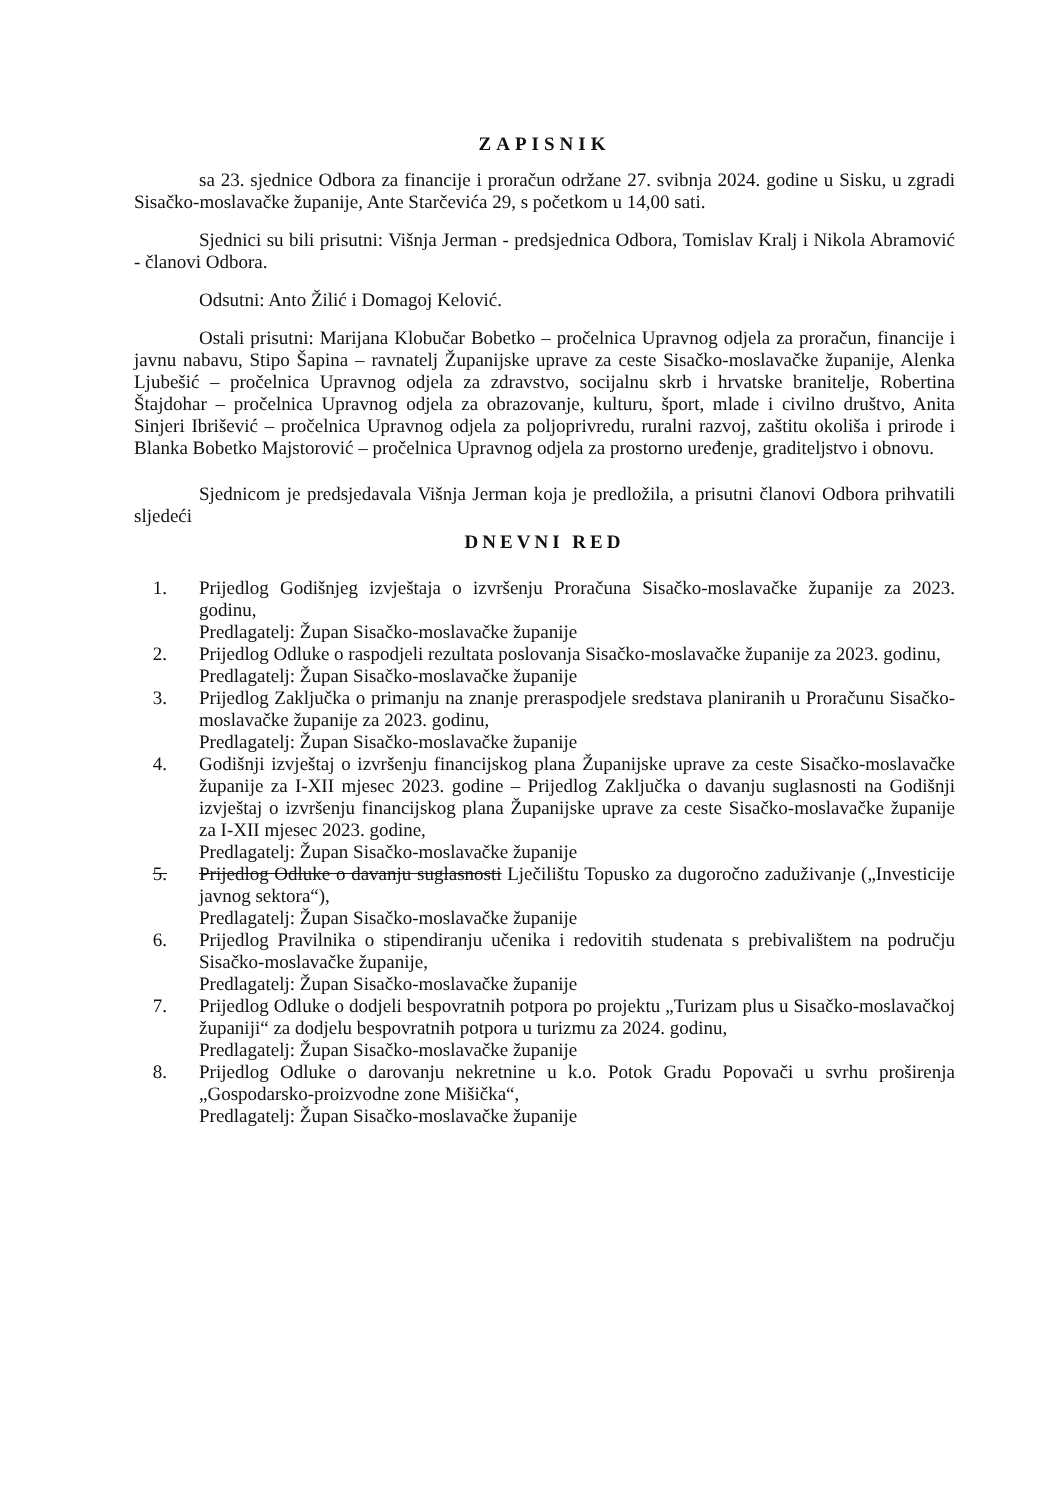ZAPISNIK
sa 23. sjednice Odbora za financije i proračun održane 27. svibnja 2024. godine u Sisku, u zgradi Sisačko-moslavačke županije, Ante Starčevića 29, s početkom u 14,00 sati.
Sjednici su bili prisutni: Višnja Jerman - predsjednica Odbora, Tomislav Kralj i Nikola Abramović - članovi Odbora.
Odsutni: Anto Žilić i Domagoj Kelović.
Ostali prisutni: Marijana Klobučar Bobetko – pročelnica Upravnog odjela za proračun, financije i javnu nabavu, Stipo Šapina – ravnatelj Županijske uprave za ceste Sisačko-moslavačke županije, Alenka Ljubešić – pročelnica Upravnog odjela za zdravstvo, socijalnu skrb i hrvatske branitelje, Robertina Štajdohar – pročelnica Upravnog odjela za obrazovanje, kulturu, šport, mlade i civilno društvo, Anita Sinjeri Ibrišević – pročelnica Upravnog odjela za poljoprivredu, ruralni razvoj, zaštitu okoliša i prirode i Blanka Bobetko Majstorović – pročelnica Upravnog odjela za prostorno uređenje, graditeljstvo i obnovu.
Sjednicom je predsjedavala Višnja Jerman koja je predložila, a prisutni članovi Odbora prihvatili sljedeći
DNEVNI RED
1. Prijedlog Godišnjeg izvještaja o izvršenju Proračuna Sisačko-moslavačke županije za 2023. godinu,
Predlagatelj: Župan Sisačko-moslavačke županije
2. Prijedlog Odluke o raspodjeli rezultata poslovanja Sisačko-moslavačke županije za 2023. godinu,
Predlagatelj: Župan Sisačko-moslavačke županije
3. Prijedlog Zaključka o primanju na znanje preraspodjele sredstava planiranih u Proračunu Sisačko-moslavačke županije za 2023. godinu,
Predlagatelj: Župan Sisačko-moslavačke županije
4. Godišnji izvještaj o izvršenju financijskog plana Županijske uprave za ceste Sisačko-moslavačke županije za I-XII mjesec 2023. godine – Prijedlog Zaključka o davanju suglasnosti na Godišnji izvještaj o izvršenju financijskog plana Županijske uprave za ceste Sisačko-moslavačke županije za I-XII mjesec 2023. godine,
Predlagatelj: Župan Sisačko-moslavačke županije
5. Prijedlog Odluke o davanju suglasnosti Lječilištu Topusko za dugoročno zaduživanje („Investicije javnog sektora“),
Predlagatelj: Župan Sisačko-moslavačke županije
6. Prijedlog Pravilnika o stipendiranju učenika i redovitih studenata s prebivalištem na području Sisačko-moslavačke županije,
Predlagatelj: Župan Sisačko-moslavačke županije
7. Prijedlog Odluke o dodjeli bespovratnih potpora po projektu „Turizam plus u Sisačko-moslavačkoj županiji“ za dodjelu bespovratnih potpora u turizmu za 2024. godinu,
Predlagatelj: Župan Sisačko-moslavačke županije
8. Prijedlog Odluke o darovanju nekretnine u k.o. Potok Gradu Popovači u svrhu proširenja „Gospodarsko-proizvodne zone Mišička“,
Predlagatelj: Župan Sisačko-moslavačke županije